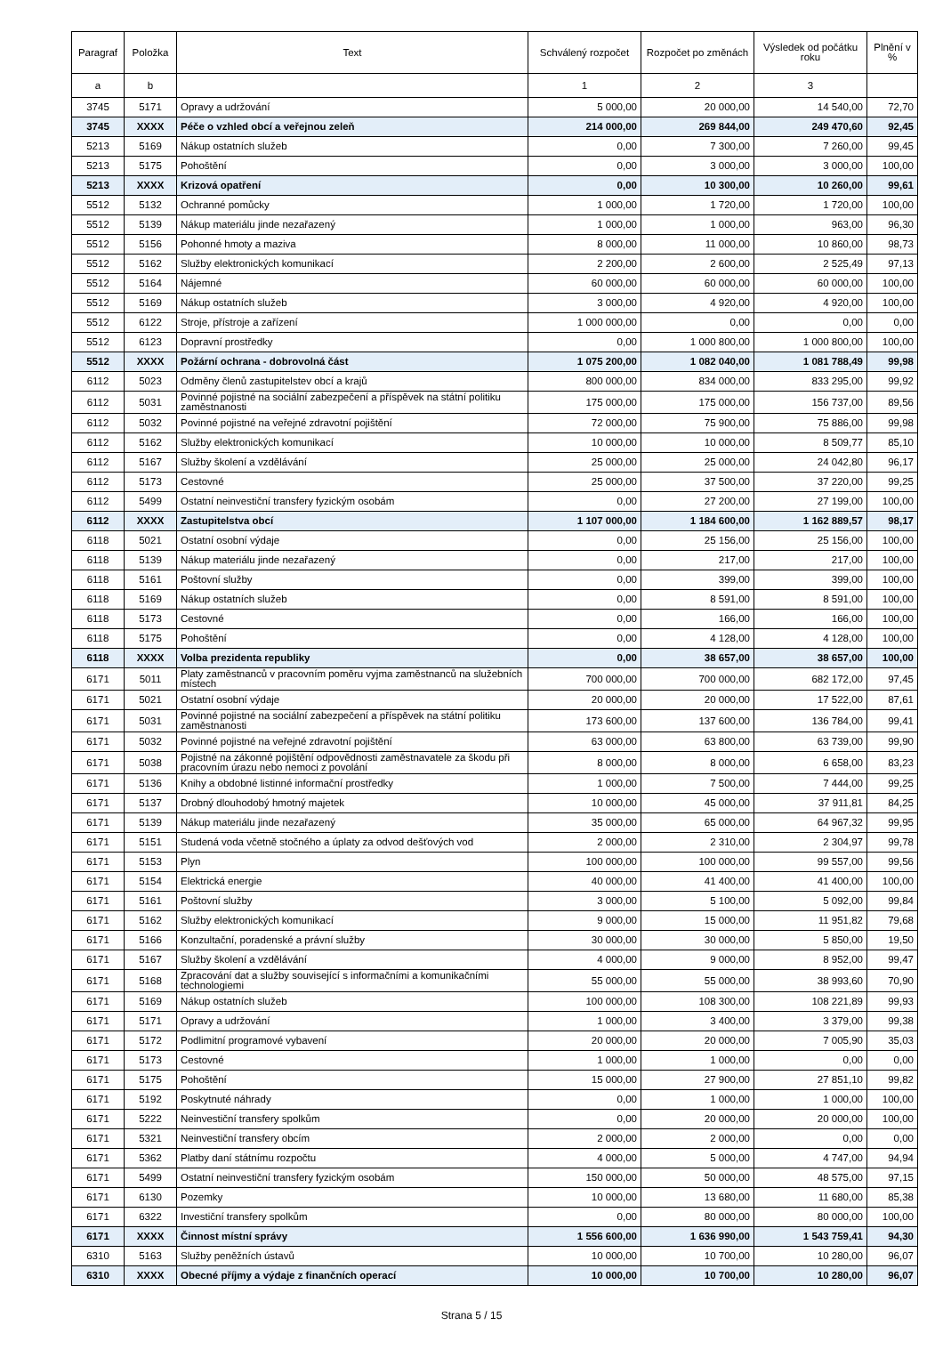| Paragraf | Položka | Text | Schválený rozpočet | Rozpočet po změnách | Výsledek od počátku roku | Plnění v % |
| --- | --- | --- | --- | --- | --- | --- |
| a | b | | 1 | 2 | 3 | |
| 3745 | 5171 | Opravy a udržování | 5 000,00 | 20 000,00 | 14 540,00 | 72,70 |
| 3745 | XXXX | Péče o vzhled obcí a veřejnou zeleň | 214 000,00 | 269 844,00 | 249 470,60 | 92,45 |
| 5213 | 5169 | Nákup ostatních služeb | 0,00 | 7 300,00 | 7 260,00 | 99,45 |
| 5213 | 5175 | Pohoštění | 0,00 | 3 000,00 | 3 000,00 | 100,00 |
| 5213 | XXXX | Krizová opatření | 0,00 | 10 300,00 | 10 260,00 | 99,61 |
| 5512 | 5132 | Ochranné pomůcky | 1 000,00 | 1 720,00 | 1 720,00 | 100,00 |
| 5512 | 5139 | Nákup materiálu jinde nezařazený | 1 000,00 | 1 000,00 | 963,00 | 96,30 |
| 5512 | 5156 | Pohonné hmoty a maziva | 8 000,00 | 11 000,00 | 10 860,00 | 98,73 |
| 5512 | 5162 | Služby elektronických komunikací | 2 200,00 | 2 600,00 | 2 525,49 | 97,13 |
| 5512 | 5164 | Nájemné | 60 000,00 | 60 000,00 | 60 000,00 | 100,00 |
| 5512 | 5169 | Nákup ostatních služeb | 3 000,00 | 4 920,00 | 4 920,00 | 100,00 |
| 5512 | 6122 | Stroje, přístroje a zařízení | 1 000 000,00 | 0,00 | 0,00 | 0,00 |
| 5512 | 6123 | Dopravní prostředky | 0,00 | 1 000 800,00 | 1 000 800,00 | 100,00 |
| 5512 | XXXX | Požární ochrana - dobrovolná část | 1 075 200,00 | 1 082 040,00 | 1 081 788,49 | 99,98 |
| 6112 | 5023 | Odměny členů zastupitelstev obcí a krajů | 800 000,00 | 834 000,00 | 833 295,00 | 99,92 |
| 6112 | 5031 | Povinné pojistné na sociální zabezpečení a příspěvek na státní politiku zaměstnanosti | 175 000,00 | 175 000,00 | 156 737,00 | 89,56 |
| 6112 | 5032 | Povinné pojistné na veřejné zdravotní pojištění | 72 000,00 | 75 900,00 | 75 886,00 | 99,98 |
| 6112 | 5162 | Služby elektronických komunikací | 10 000,00 | 10 000,00 | 8 509,77 | 85,10 |
| 6112 | 5167 | Služby školení a vzdělávání | 25 000,00 | 25 000,00 | 24 042,80 | 96,17 |
| 6112 | 5173 | Cestovné | 25 000,00 | 37 500,00 | 37 220,00 | 99,25 |
| 6112 | 5499 | Ostatní neinvestiční transfery fyzickým osobám | 0,00 | 27 200,00 | 27 199,00 | 100,00 |
| 6112 | XXXX | Zastupitelstva obcí | 1 107 000,00 | 1 184 600,00 | 1 162 889,57 | 98,17 |
| 6118 | 5021 | Ostatní osobní výdaje | 0,00 | 25 156,00 | 25 156,00 | 100,00 |
| 6118 | 5139 | Nákup materiálu jinde nezařazený | 0,00 | 217,00 | 217,00 | 100,00 |
| 6118 | 5161 | Poštovní služby | 0,00 | 399,00 | 399,00 | 100,00 |
| 6118 | 5169 | Nákup ostatních služeb | 0,00 | 8 591,00 | 8 591,00 | 100,00 |
| 6118 | 5173 | Cestovné | 0,00 | 166,00 | 166,00 | 100,00 |
| 6118 | 5175 | Pohoštění | 0,00 | 4 128,00 | 4 128,00 | 100,00 |
| 6118 | XXXX | Volba prezidenta republiky | 0,00 | 38 657,00 | 38 657,00 | 100,00 |
| 6171 | 5011 | Platy zaměstnanců v pracovním poměru vyjma zaměstnanců na služebních místech | 700 000,00 | 700 000,00 | 682 172,00 | 97,45 |
| 6171 | 5021 | Ostatní osobní výdaje | 20 000,00 | 20 000,00 | 17 522,00 | 87,61 |
| 6171 | 5031 | Povinné pojistné na sociální zabezpečení a příspěvek na státní politiku zaměstnanosti | 173 600,00 | 137 600,00 | 136 784,00 | 99,41 |
| 6171 | 5032 | Povinné pojistné na veřejné zdravotní pojištění | 63 000,00 | 63 800,00 | 63 739,00 | 99,90 |
| 6171 | 5038 | Pojistné na zákonné pojištění odpovědnosti zaměstnavatele za škodu při pracovním úrazu nebo nemoci z povolání | 8 000,00 | 8 000,00 | 6 658,00 | 83,23 |
| 6171 | 5136 | Knihy a obdobné listinné informační prostředky | 1 000,00 | 7 500,00 | 7 444,00 | 99,25 |
| 6171 | 5137 | Drobný dlouhodobý hmotný majetek | 10 000,00 | 45 000,00 | 37 911,81 | 84,25 |
| 6171 | 5139 | Nákup materiálu jinde nezařazený | 35 000,00 | 65 000,00 | 64 967,32 | 99,95 |
| 6171 | 5151 | Studená voda včetně stočného a úplaty za odvod dešťových vod | 2 000,00 | 2 310,00 | 2 304,97 | 99,78 |
| 6171 | 5153 | Plyn | 100 000,00 | 100 000,00 | 99 557,00 | 99,56 |
| 6171 | 5154 | Elektrická energie | 40 000,00 | 41 400,00 | 41 400,00 | 100,00 |
| 6171 | 5161 | Poštovní služby | 3 000,00 | 5 100,00 | 5 092,00 | 99,84 |
| 6171 | 5162 | Služby elektronických komunikací | 9 000,00 | 15 000,00 | 11 951,82 | 79,68 |
| 6171 | 5166 | Konzultační, poradenské a právní služby | 30 000,00 | 30 000,00 | 5 850,00 | 19,50 |
| 6171 | 5167 | Služby školení a vzdělávání | 4 000,00 | 9 000,00 | 8 952,00 | 99,47 |
| 6171 | 5168 | Zpracování dat a služby související s informačními a komunikačními technologiemi | 55 000,00 | 55 000,00 | 38 993,60 | 70,90 |
| 6171 | 5169 | Nákup ostatních služeb | 100 000,00 | 108 300,00 | 108 221,89 | 99,93 |
| 6171 | 5171 | Opravy a udržování | 1 000,00 | 3 400,00 | 3 379,00 | 99,38 |
| 6171 | 5172 | Podlimitní programové vybavení | 20 000,00 | 20 000,00 | 7 005,90 | 35,03 |
| 6171 | 5173 | Cestovné | 1 000,00 | 1 000,00 | 0,00 | 0,00 |
| 6171 | 5175 | Pohoštění | 15 000,00 | 27 900,00 | 27 851,10 | 99,82 |
| 6171 | 5192 | Poskytnuté náhrady | 0,00 | 1 000,00 | 1 000,00 | 100,00 |
| 6171 | 5222 | Neinvestiční transfery spolkům | 0,00 | 20 000,00 | 20 000,00 | 100,00 |
| 6171 | 5321 | Neinvestiční transfery obcím | 2 000,00 | 2 000,00 | 0,00 | 0,00 |
| 6171 | 5362 | Platby daní státnímu rozpočtu | 4 000,00 | 5 000,00 | 4 747,00 | 94,94 |
| 6171 | 5499 | Ostatní neinvestiční transfery fyzickým osobám | 150 000,00 | 50 000,00 | 48 575,00 | 97,15 |
| 6171 | 6130 | Pozemky | 10 000,00 | 13 680,00 | 11 680,00 | 85,38 |
| 6171 | 6322 | Investiční transfery spolkům | 0,00 | 80 000,00 | 80 000,00 | 100,00 |
| 6171 | XXXX | Činnost místní správy | 1 556 600,00 | 1 636 990,00 | 1 543 759,41 | 94,30 |
| 6310 | 5163 | Služby peněžních ústavů | 10 000,00 | 10 700,00 | 10 280,00 | 96,07 |
| 6310 | XXXX | Obecné příjmy a výdaje z finančních operací | 10 000,00 | 10 700,00 | 10 280,00 | 96,07 |
Strana 5 / 15